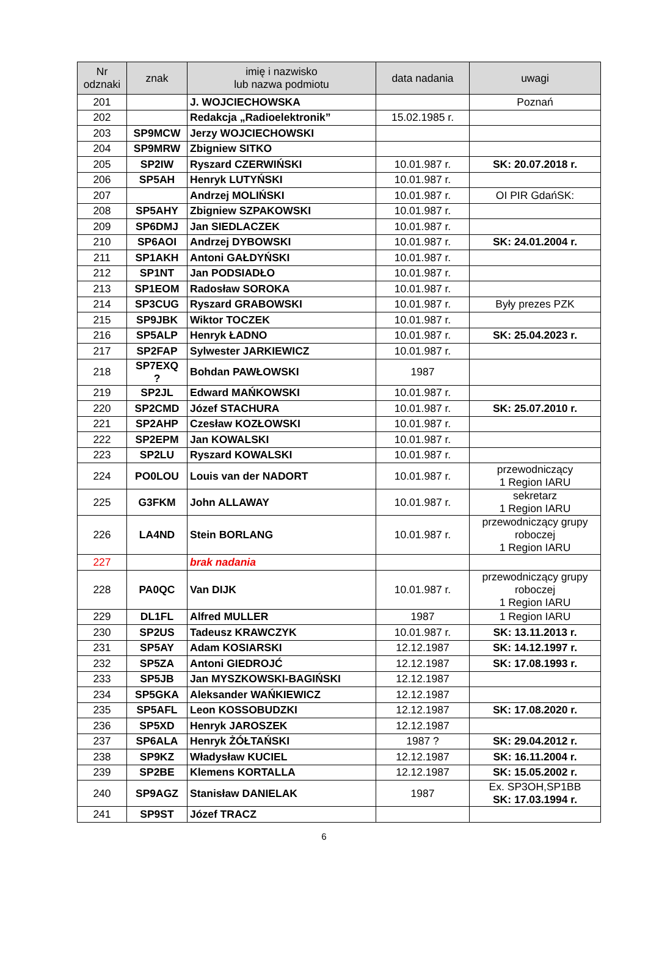| Nr odznaki | znak | imię i nazwisko lub nazwa podmiotu | data nadania | uwagi |
| --- | --- | --- | --- | --- |
| 201 | | J. WOJCIECHOWSKA | | Poznań |
| 202 | | Redakcja „Radioelektronik” | 15.02.1985 r. | |
| 203 | SP9MCW | Jerzy WOJCIECHOWSKI | | |
| 204 | SP9MRW | Zbigniew SITKO | | |
| 205 | SP2IW | Ryszard CZERWIŃSKI | 10.01.987 r. | SK: 20.07.2018 r. |
| 206 | SP5AH | Henryk LUTYŃSKI | 10.01.987 r. | |
| 207 | | Andrzej MOLIŃSKI | 10.01.987 r. | OI PIR GdańSK: |
| 208 | SP5AHY | Zbigniew SZPAKOWSKI | 10.01.987 r. | |
| 209 | SP6DMJ | Jan SIEDLACZEK | 10.01.987 r. | |
| 210 | SP6AOI | Andrzej DYBOWSKI | 10.01.987 r. | SK: 24.01.2004 r. |
| 211 | SP1AKH | Antoni GAŁDYŃSKI | 10.01.987 r. | |
| 212 | SP1NT | Jan PODSIADŁO | 10.01.987 r. | |
| 213 | SP1EOM | Radosław SOROKA | 10.01.987 r. | |
| 214 | SP3CUG | Ryszard GRABOWSKI | 10.01.987 r. | Były prezes PZK |
| 215 | SP9JBK | Wiktor TOCZEK | 10.01.987 r. | |
| 216 | SP5ALP | Henryk ŁADNO | 10.01.987 r. | SK: 25.04.2023 r. |
| 217 | SP2FAP | Sylwester JARKIEWICZ | 10.01.987 r. | |
| 218 | SP7EXQ ? | Bohdan PAWŁOWSKI | 1987 | |
| 219 | SP2JL | Edward MAŃKOWSKI | 10.01.987 r. | |
| 220 | SP2CMD | Józef STACHURA | 10.01.987 r. | SK: 25.07.2010 r. |
| 221 | SP2AHP | Czesław KOZŁOWSKI | 10.01.987 r. | |
| 222 | SP2EPM | Jan KOWALSKI | 10.01.987 r. | |
| 223 | SP2LU | Ryszard KOWALSKI | 10.01.987 r. | |
| 224 | PO0LOU | Louis van der NADORT | 10.01.987 r. | przewodniczący 1 Region IARU |
| 225 | G3FKM | John ALLAWAY | 10.01.987 r. | sekretarz 1 Region IARU |
| 226 | LA4ND | Stein BORLANG | 10.01.987 r. | przewodniczący grupy roboczej 1 Region IARU |
| 227 | | brak nadania | | |
| 228 | PA0QC | Van DIJK | 10.01.987 r. | przewodniczący grupy roboczej 1 Region IARU |
| 229 | DL1FL | Alfred MULLER | 1987 | 1 Region IARU |
| 230 | SP2US | Tadeusz KRAWCZYK | 10.01.987 r. | SK: 13.11.2013 r. |
| 231 | SP5AY | Adam KOSIARSKI | 12.12.1987 | SK: 14.12.1997 r. |
| 232 | SP5ZA | Antoni GIEDROJĆ | 12.12.1987 | SK: 17.08.1993 r. |
| 233 | SP5JB | Jan MYSZKOWSKI-BAGIŃSKI | 12.12.1987 | |
| 234 | SP5GKA | Aleksander WAŃKIEWICZ | 12.12.1987 | |
| 235 | SP5AFL | Leon KOSSOBUDZKI | 12.12.1987 | SK: 17.08.2020 r. |
| 236 | SP5XD | Henryk JAROSZEK | 12.12.1987 | |
| 237 | SP6ALA | Henryk ŻÓŁTAŃSKI | 1987 ? | SK: 29.04.2012 r. |
| 238 | SP9KZ | Władysław KUCIEL | 12.12.1987 | SK: 16.11.2004 r. |
| 239 | SP2BE | Klemens KORTALLA | 12.12.1987 | SK: 15.05.2002 r. |
| 240 | SP9AGZ | Stanisław DANIELAK | 1987 | Ex. SP3OH,SP1BB SK: 17.03.1994 r. |
| 241 | SP9ST | Józef TRACZ | | |
6